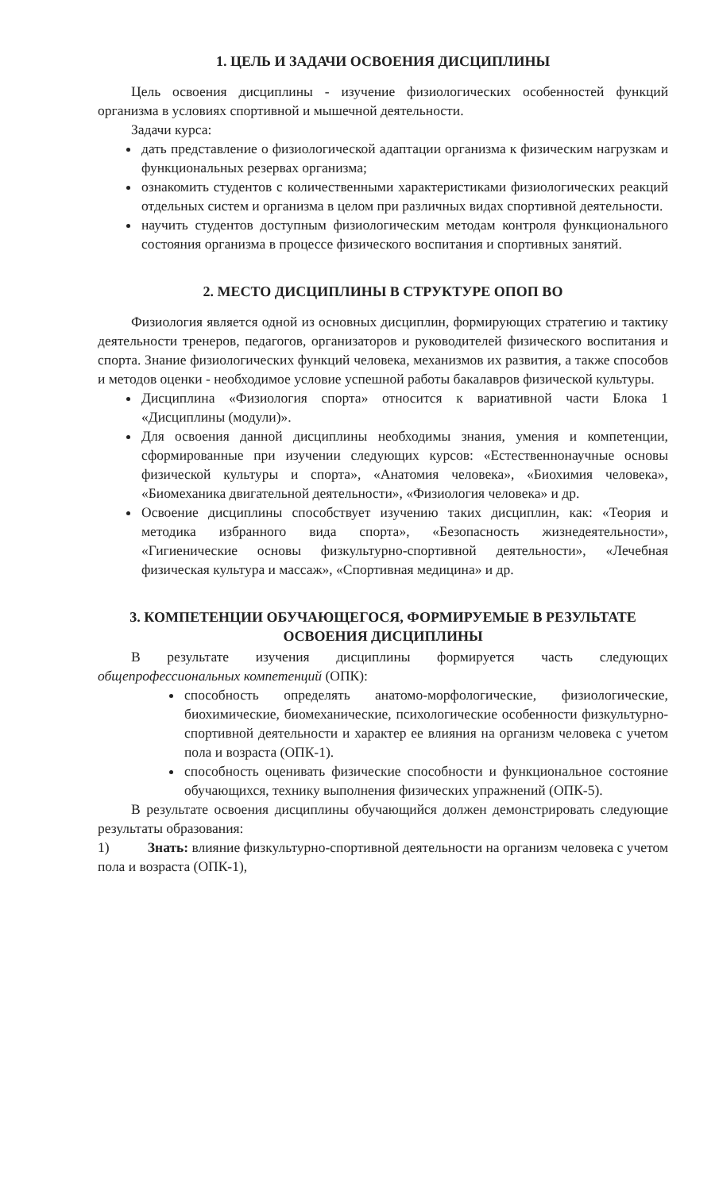1. ЦЕЛЬ И ЗАДАЧИ ОСВОЕНИЯ ДИСЦИПЛИНЫ
Цель освоения дисциплины - изучение физиологических особенностей функций организма в условиях спортивной и мышечной деятельности.
Задачи курса:
дать представление о физиологической адаптации организма к физическим нагрузкам и функциональных резервах организма;
ознакомить студентов с количественными характеристиками физиологических реакций отдельных систем и организма в целом при различных видах спортивной деятельности.
научить студентов доступным физиологическим методам контроля функционального состояния организма в процессе физического воспитания и спортивных занятий.
2. МЕСТО ДИСЦИПЛИНЫ В СТРУКТУРЕ ОПОП ВО
Физиология является одной из основных дисциплин, формирующих стратегию и тактику деятельности тренеров, педагогов, организаторов и руководителей физического воспитания и спорта. Знание физиологических функций человека, механизмов их развития, а также способов и методов оценки - необходимое условие успешной работы бакалавров физической культуры.
Дисциплина «Физиология спорта» относится к вариативной части Блока 1 «Дисциплины (модули)».
Для освоения данной дисциплины необходимы знания, умения и компетенции, сформированные при изучении следующих курсов: «Естественнонаучные основы физической культуры и спорта», «Анатомия человека», «Биохимия человека», «Биомеханика двигательной деятельности», «Физиология человека» и др.
Освоение дисциплины способствует изучению таких дисциплин, как: «Теория и методика избранного вида спорта», «Безопасность жизнедеятельности», «Гигиенические основы физкультурно-спортивной деятельности», «Лечебная физическая культура и массаж», «Спортивная медицина» и др.
3. КОМПЕТЕНЦИИ ОБУЧАЮЩЕГОСЯ, ФОРМИРУЕМЫЕ В РЕЗУЛЬТАТЕ
ОСВОЕНИЯ ДИСЦИПЛИНЫ
В результате изучения дисциплины формируется часть следующих общепрофессиональных компетенций (ОПК):
способность определять анатомо-морфологические, физиологические, биохимические, биомеханические, психологические особенности физкультурно-спортивной деятельности и характер ее влияния на организм человека с учетом пола и возраста (ОПК-1).
способность оценивать физические способности и функциональное состояние обучающихся, технику выполнения физических упражнений (ОПК-5).
В результате освоения дисциплины обучающийся должен демонстрировать следующие результаты образования:
1) Знать: влияние физкультурно-спортивной деятельности на организм человека с учетом пола и возраста (ОПК-1),